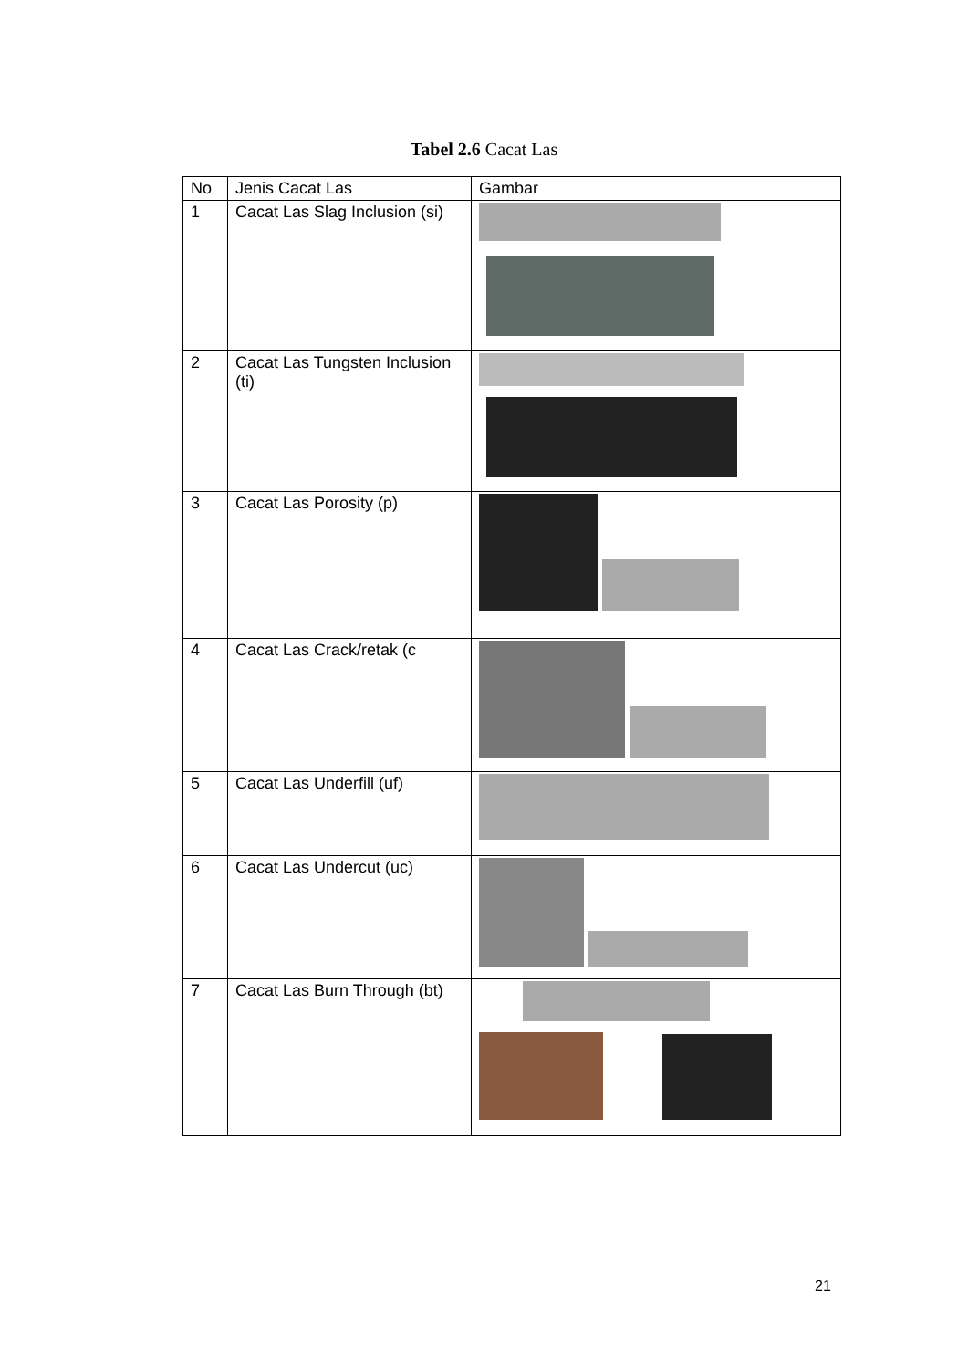Tabel 2.6 Cacat Las
| No | Jenis Cacat Las | Gambar |
| --- | --- | --- |
| 1 | Cacat Las Slag Inclusion (si) | |
| 2 | Cacat Las Tungsten Inclusion (ti) | |
| 3 | Cacat Las Porosity (p) | |
| 4 | Cacat Las Crack/retak (c | |
| 5 | Cacat Las Underfill (uf) | |
| 6 | Cacat Las Undercut (uc) | |
| 7 | Cacat Las Burn Through (bt) | |
21